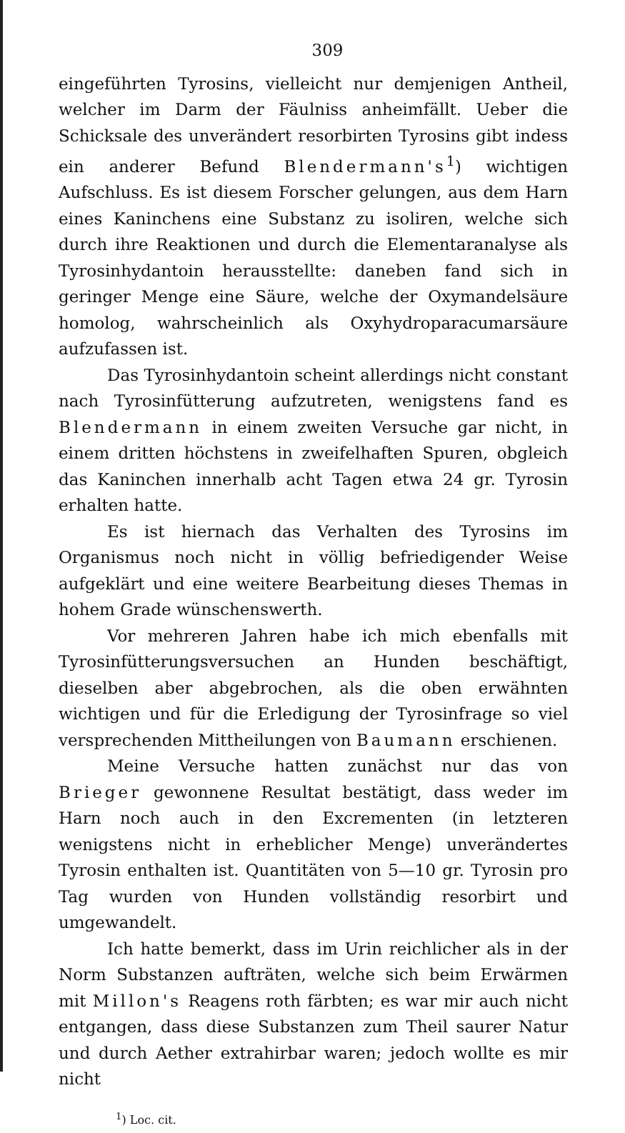309
eingeführten Tyrosins, vielleicht nur demjenigen Antheil, welcher im Darm der Fäulniss anheimfällt. Ueber die Schicksale des unverändert resorbirten Tyrosins gibt indess ein anderer Befund Blendermann's<sup>1</sup>) wichtigen Aufschluss. Es ist diesem Forscher gelungen, aus dem Harn eines Kaninchens eine Substanz zu isoliren, welche sich durch ihre Reaktionen und durch die Elementaranalyse als Tyrosinhydantoin herausstellte: daneben fand sich in geringer Menge eine Säure, welche der Oxymandelsäure homolog, wahrscheinlich als Oxyhydroparacumarsäure aufzufassen ist.
Das Tyrosinhydantoin scheint allerdings nicht constant nach Tyrosinfütterung aufzutreten, wenigstens fand es Blendermann in einem zweiten Versuche gar nicht, in einem dritten höchstens in zweifelhaften Spuren, obgleich das Kaninchen innerhalb acht Tagen etwa 24 gr. Tyrosin erhalten hatte.
Es ist hiernach das Verhalten des Tyrosins im Organismus noch nicht in völlig befriedigender Weise aufgeklärt und eine weitere Bearbeitung dieses Themas in hohem Grade wünschenswerth.
Vor mehreren Jahren habe ich mich ebenfalls mit Tyrosinfütterungsversuchen an Hunden beschäftigt, dieselben aber abgebrochen, als die oben erwähnten wichtigen und für die Erledigung der Tyrosinfrage so viel versprechenden Mittheilungen von Baumann erschienen.
Meine Versuche hatten zunächst nur das von Brieger gewonnene Resultat bestätigt, dass weder im Harn noch auch in den Excrementen (in letzteren wenigstens nicht in erheblicher Menge) unverändertes Tyrosin enthalten ist. Quantitäten von 5—10 gr. Tyrosin pro Tag wurden von Hunden vollständig resorbirt und umgewandelt.
Ich hatte bemerkt, dass im Urin reichlicher als in der Norm Substanzen aufträten, welche sich beim Erwärmen mit Millon's Reagens roth färbten; es war mir auch nicht entgangen, dass diese Substanzen zum Theil saurer Natur und durch Aether extrahirbar waren; jedoch wollte es mir nicht
<sup>1</sup>) Loc. cit.